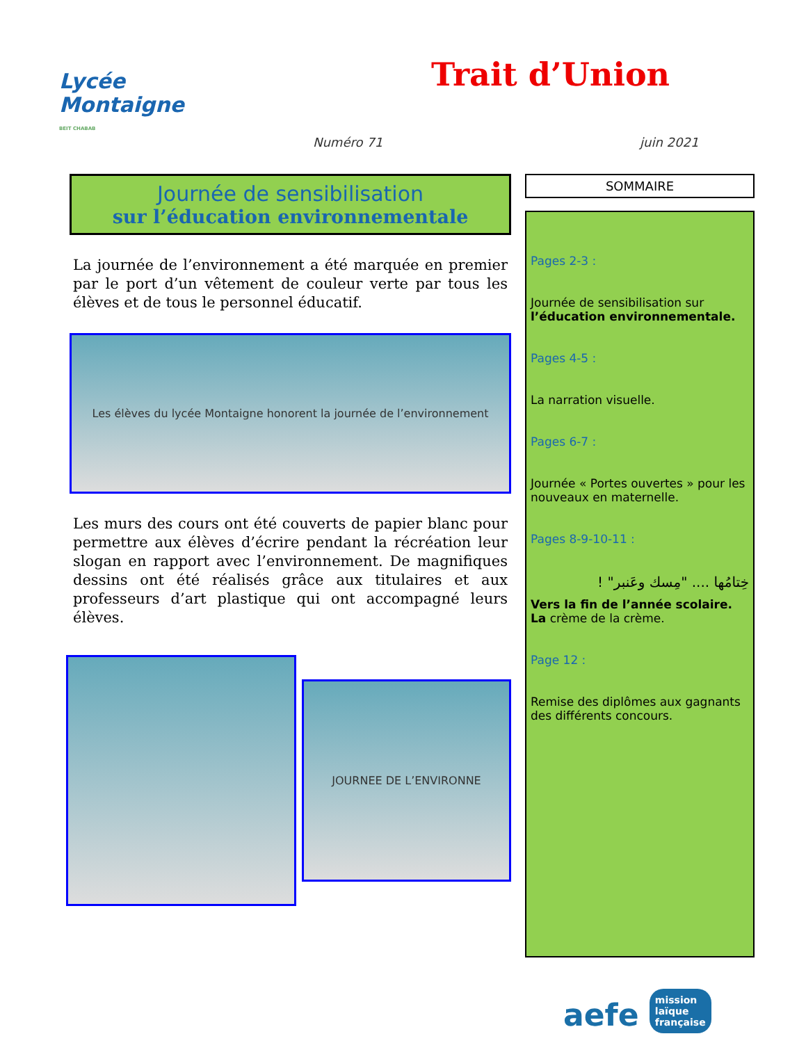Lycée
Montaigne
BEIT CHABAB
Trait d’Union
Numéro 71 juin 2021
Journée de sensibilisation
sur l’éducation environnementale
La journée de l’environnement a été marquée en premier par le port d’un vêtement de couleur verte par tous les élèves et de tous le personnel éducatif.
Les élèves du lycée Montaigne honorent la journée de l’environnement
Les murs des cours ont été couverts de papier blanc pour permettre aux élèves d’écrire pendant la récréation leur slogan en rapport avec l’environnement. De magnifiques dessins ont été réalisés grâce aux titulaires et aux professeurs d’art plastique qui ont accompagné leurs élèves.
JOURNEE DE L’ENVIRONNE
SOMMAIRE
Pages 2-3 :
Journée de sensibilisation sur l’éducation environnementale.
Pages 4-5 :
La narration visuelle.
Pages 6-7 :
Journée « Portes ouvertes » pour les nouveaux en maternelle.
Pages 8-9-10-11 :
خِتامُها .... "مِسك وعَنبر" !
Vers la fin de l’année scolaire. La crème de la crème.
Page 12 :
Remise des diplômes aux gagnants des différents concours.
aefe mission
laïque
française